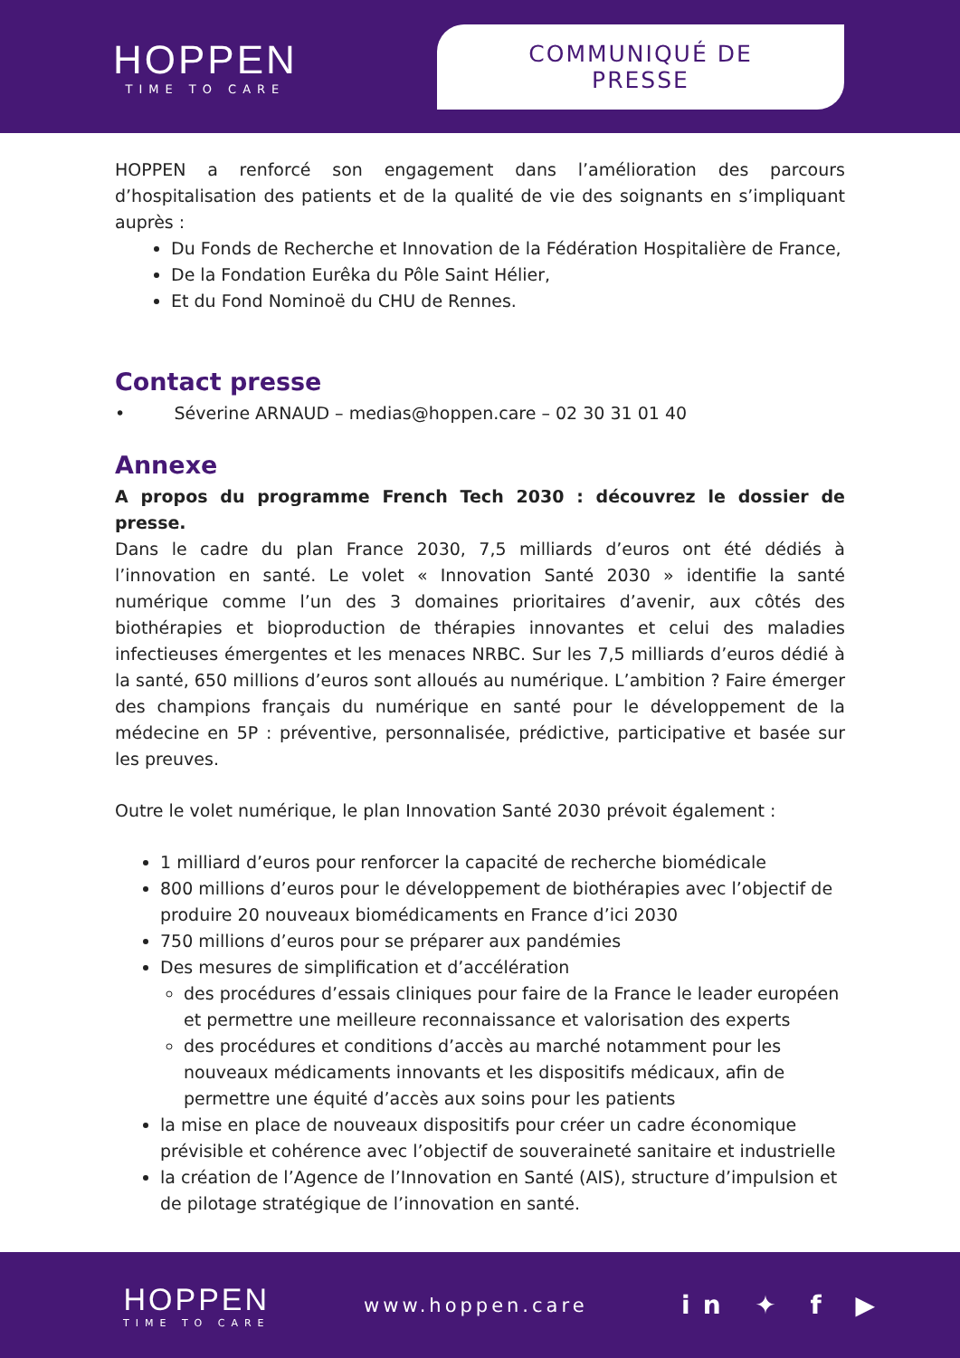HOPPEN
TIME TO CARE
COMMUNIQUÉ DE PRESSE
HOPPEN a renforcé son engagement dans l’amélioration des parcours d’hospitalisation des patients et de la qualité de vie des soignants en s’impliquant auprès :
Du Fonds de Recherche et Innovation de la Fédération Hospitalière de France,
De la Fondation Eurêka du Pôle Saint Hélier,
Et du Fond Nominoë du CHU de Rennes.
Contact presse
• Séverine ARNAUD – medias@hoppen.care – 02 30 31 01 40
Annexe
A propos du programme French Tech 2030 : découvrez le dossier de presse.
Dans le cadre du plan France 2030, 7,5 milliards d’euros ont été dédiés à l’innovation en santé. Le volet « Innovation Santé 2030 » identifie la santé numérique comme l’un des 3 domaines prioritaires d’avenir, aux côtés des biothérapies et bioproduction de thérapies innovantes et celui des maladies infectieuses émergentes et les menaces NRBC. Sur les 7,5 milliards d’euros dédié à la santé, 650 millions d’euros sont alloués au numérique. L’ambition ? Faire émerger des champions français du numérique en santé pour le développement de la médecine en 5P : préventive, personnalisée, prédictive, participative et basée sur les preuves.
Outre le volet numérique, le plan Innovation Santé 2030 prévoit également :
1 milliard d’euros pour renforcer la capacité de recherche biomédicale
800 millions d’euros pour le développement de biothérapies avec l’objectif de produire 20 nouveaux biomédicaments en France d’ici 2030
750 millions d’euros pour se préparer aux pandémies
Des mesures de simplification et d’accélération
des procédures d’essais cliniques pour faire de la France le leader européen et permettre une meilleure reconnaissance et valorisation des experts
des procédures et conditions d’accès au marché notamment pour les nouveaux médicaments innovants et les dispositifs médicaux, afin de permettre une équité d’accès aux soins pour les patients
la mise en place de nouveaux dispositifs pour créer un cadre économique prévisible et cohérence avec l’objectif de souveraineté sanitaire et industrielle
la création de l’Agence de l’Innovation en Santé (AIS), structure d’impulsion et de pilotage stratégique de l’innovation en santé.
HOPPEN
TIME TO CARE
www.hoppen.care
in ✦ f ▶